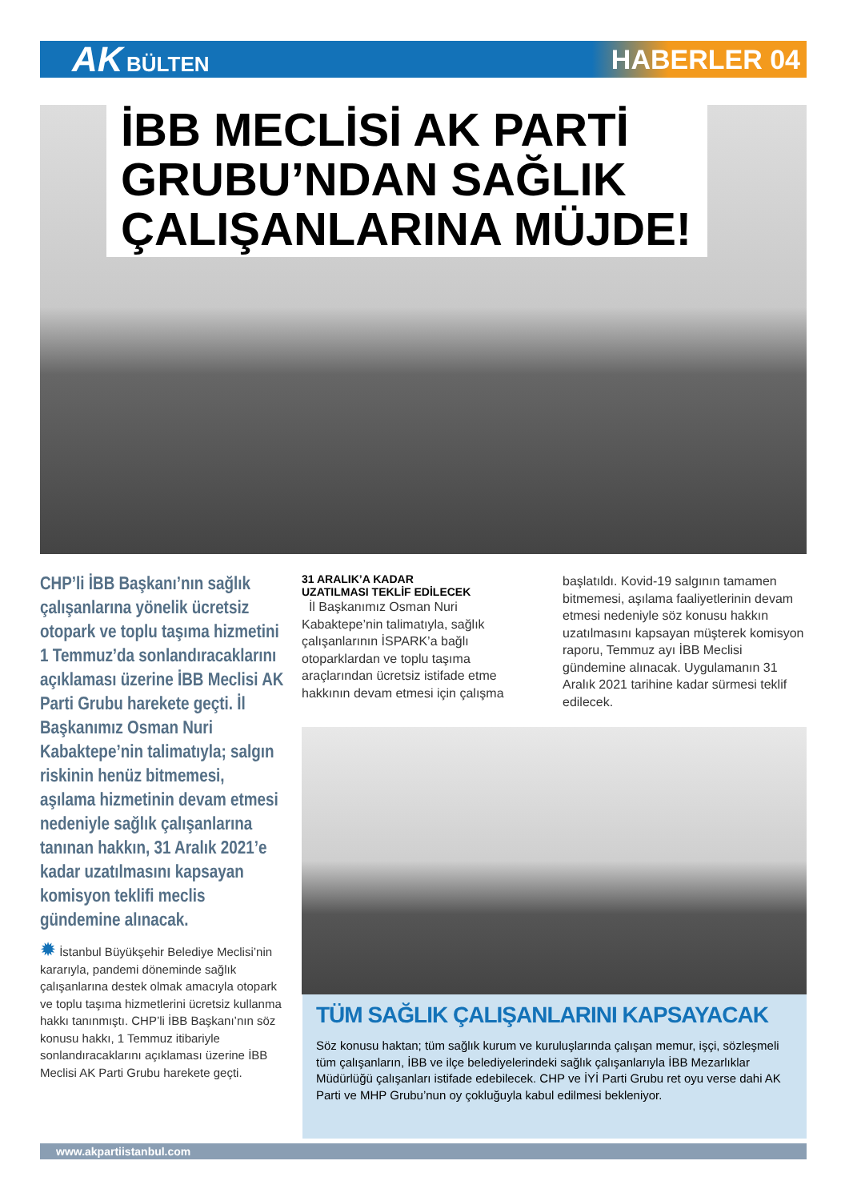AK BÜLTEN
HABERLER 04
İBB MECLİSİ AK PARTİ
GRUBU’NDAN SAĞLIK
ÇALIŞANLARINA MÜJDE!
CHP’li İBB Başkanı’nın sağlık çalışanlarına yönelik ücretsiz otopark ve toplu taşıma hizmetini 1 Temmuz’da sonlandıracaklarını açıklaması üzerine İBB Meclisi AK Parti Grubu harekete geçti. İl Başkanımız Osman Nuri Kabaktepe’nin talimatıyla; salgın riskinin henüz bitmemesi, aşılama hizmetinin devam etmesi nedeniyle sağlık çalışanlarına tanınan hakkın, 31 Aralık 2021’e kadar uzatılmasını kapsayan komisyon teklifi meclis gündemine alınacak.
✹ İstanbul Büyükşehir Belediye Meclisi’nin kararıyla, pandemi döneminde sağlık çalışanlarına destek olmak amacıyla otopark ve toplu taşıma hizmetlerini ücretsiz kullanma hakkı tanınmıştı. CHP’li İBB Başkanı’nın söz konusu hakkı, 1 Temmuz itibariyle sonlandıracaklarını açıklaması üzerine İBB Meclisi AK Parti Grubu harekete geçti.
31 ARALIK’A KADAR
UZATILMASI TEKLİF EDİLECEK
İl Başkanımız Osman Nuri Kabaktepe’nin talimatıyla, sağlık çalışanlarının İSPARK’a bağlı otoparklardan ve toplu taşıma araçlarından ücretsiz istifade etme hakkının devam etmesi için çalışma
başlatıldı. Kovid-19 salgının tamamen bitmemesi, aşılama faaliyetlerinin devam etmesi nedeniyle söz konusu hakkın uzatılmasını kapsayan müşterek komisyon raporu, Temmuz ayı İBB Meclisi gündemine alınacak. Uygulamanın 31 Aralık 2021 tarihine kadar sürmesi teklif edilecek.
TÜM SAĞLIK ÇALIŞANLARINI KAPSAYACAK
Söz konusu haktan; tüm sağlık kurum ve kuruluşlarında çalışan memur, işçi, sözleşmeli tüm çalışanların, İBB ve ilçe belediyelerindeki sağlık çalışanlarıyla İBB Mezarlıklar Müdürlüğü çalışanları istifade edebilecek. CHP ve İYİ Parti Grubu ret oyu verse dahi AK Parti ve MHP Grubu’nun oy çokluğuyla kabul edilmesi bekleniyor.
www.akpartiistanbul.com